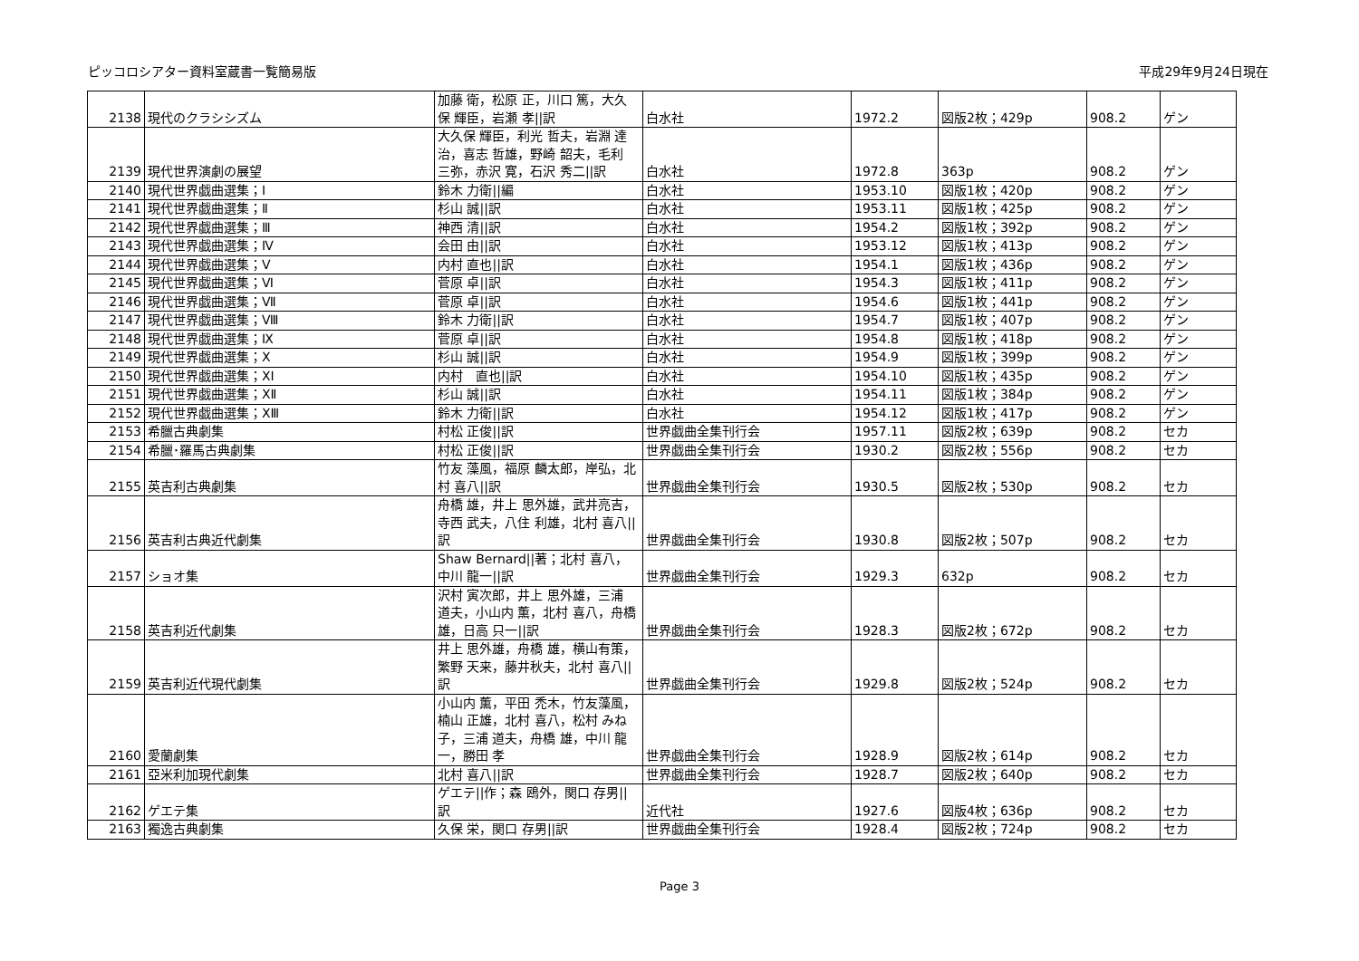ピッコロシアター資料室蔵書一覧簡易版 平成29年9月24日現在
| 2138 | 現代のクラシシズム | 加藤 衛，松原 正，川口 篤，大久保 輝臣，岩瀬 孝//訳 | 白水社 | 1972.2 | 図版2枚；429p | 908.2 | ゲン |
| 2139 | 現代世界演劇の展望 | 大久保 輝臣，利光 哲夫，岩淵 達治，喜志 哲雄，野崎 韶夫，毛利 三弥，赤沢 寛，石沢 秀二//訳 | 白水社 | 1972.8 | 363p | 908.2 | ゲン |
| 2140 | 現代世界戯曲選集；Ⅰ | 鈴木 力衛//編 | 白水社 | 1953.10 | 図版1枚；420p | 908.2 | ゲン |
| 2141 | 現代世界戯曲選集；Ⅱ | 杉山 誠//訳 | 白水社 | 1953.11 | 図版1枚；425p | 908.2 | ゲン |
| 2142 | 現代世界戯曲選集；Ⅲ | 神西 清//訳 | 白水社 | 1954.2 | 図版1枚；392p | 908.2 | ゲン |
| 2143 | 現代世界戯曲選集；Ⅳ | 会田 由//訳 | 白水社 | 1953.12 | 図版1枚；413p | 908.2 | ゲン |
| 2144 | 現代世界戯曲選集；Ⅴ | 内村 直也//訳 | 白水社 | 1954.1 | 図版1枚；436p | 908.2 | ゲン |
| 2145 | 現代世界戯曲選集；Ⅵ | 菅原 卓//訳 | 白水社 | 1954.3 | 図版1枚；411p | 908.2 | ゲン |
| 2146 | 現代世界戯曲選集；Ⅶ | 菅原 卓//訳 | 白水社 | 1954.6 | 図版1枚；441p | 908.2 | ゲン |
| 2147 | 現代世界戯曲選集；Ⅷ | 鈴木 力衛//訳 | 白水社 | 1954.7 | 図版1枚；407p | 908.2 | ゲン |
| 2148 | 現代世界戯曲選集；Ⅸ | 菅原 卓//訳 | 白水社 | 1954.8 | 図版1枚；418p | 908.2 | ゲン |
| 2149 | 現代世界戯曲選集；Ⅹ | 杉山 誠//訳 | 白水社 | 1954.9 | 図版1枚；399p | 908.2 | ゲン |
| 2150 | 現代世界戯曲選集；ⅩⅠ | 内村 直也//訳 | 白水社 | 1954.10 | 図版1枚；435p | 908.2 | ゲン |
| 2151 | 現代世界戯曲選集；ⅩⅡ | 杉山 誠//訳 | 白水社 | 1954.11 | 図版1枚；384p | 908.2 | ゲン |
| 2152 | 現代世界戯曲選集；ⅩⅢ | 鈴木 力衛//訳 | 白水社 | 1954.12 | 図版1枚；417p | 908.2 | ゲン |
| 2153 | 希臘古典劇集 | 村松 正俊//訳 | 世界戯曲全集刊行会 | 1957.11 | 図版2枚；639p | 908.2 | セカ |
| 2154 | 希臘･羅馬古典劇集 | 村松 正俊//訳 | 世界戯曲全集刊行会 | 1930.2 | 図版2枚；556p | 908.2 | セカ |
| 2155 | 英吉利古典劇集 | 竹友 藻風，福原 麟太郎，岸弘，北村 喜八//訳 | 世界戯曲全集刊行会 | 1930.5 | 図版2枚；530p | 908.2 | セカ |
| 2156 | 英吉利古典近代劇集 | 舟橋 雄，井上 思外雄，武井亮吉，寺西 武夫，八住 利雄，北村 喜八//訳 | 世界戯曲全集刊行会 | 1930.8 | 図版2枚；507p | 908.2 | セカ |
| 2157 | ショオ集 | Shaw Bernard//著；北村 喜八，中川 龍一//訳 | 世界戯曲全集刊行会 | 1929.3 | 632p | 908.2 | セカ |
| 2158 | 英吉利近代劇集 | 沢村 寅次郎，井上 思外雄，三浦 道夫，小山内 薫，北村 喜八，舟橋 雄，日高 只一//訳 | 世界戯曲全集刊行会 | 1928.3 | 図版2枚；672p | 908.2 | セカ |
| 2159 | 英吉利近代現代劇集 | 井上 思外雄，舟橋 雄，横山有策，繁野 天来，藤井秋夫，北村 喜八//訳 | 世界戯曲全集刊行会 | 1929.8 | 図版2枚；524p | 908.2 | セカ |
| 2160 | 愛蘭劇集 | 小山内 薫，平田 禿木，竹友藻風，楠山 正雄，北村 喜八，松村 みね子，三浦 道夫，舟橋 雄，中川 龍一，勝田 孝 | 世界戯曲全集刊行会 | 1928.9 | 図版2枚；614p | 908.2 | セカ |
| 2161 | 亞米利加現代劇集 | 北村 喜八//訳 | 世界戯曲全集刊行会 | 1928.7 | 図版2枚；640p | 908.2 | セカ |
| 2162 | ゲエテ集 | ゲエテ//作；森 鴎外，関口 存男//訳 | 近代社 | 1927.6 | 図版4枚；636p | 908.2 | セカ |
| 2163 | 獨逸古典劇集 | 久保 栄，関口 存男//訳 | 世界戯曲全集刊行会 | 1928.4 | 図版2枚；724p | 908.2 | セカ |
Page 3